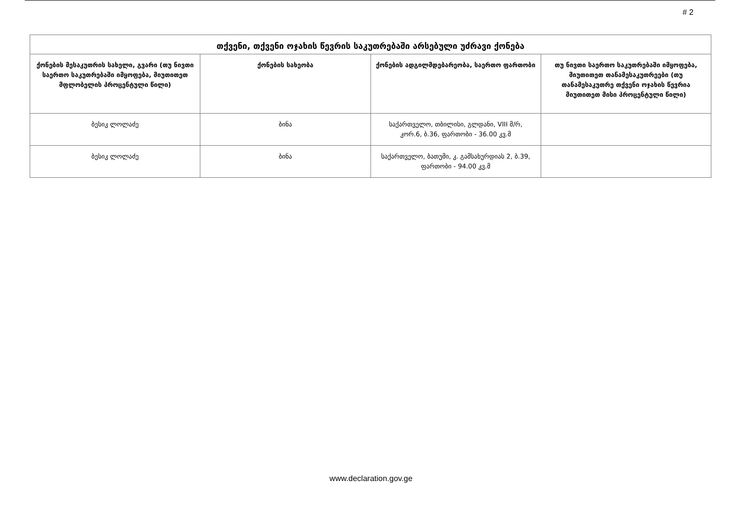# 2
| თქვენი, თქვენი ოჯახის წევრის საკუთრებაში არსებული უძრავი ქონება | | | |
| --- | --- | --- | --- |
| ქონების მესაკუთრის სახელი, გვარი (თუ ნივთი საერთო საკუთრებაში იმყოფება, მიუთითეთ მფლობელის პროცენტული წილი) | ქონების სახეობა | ქონების ადგილმდებარეობა, საერთო ფართობი | თუ ნივთი საერთო საკუთრებაში იმყოფება, მიუთითეთ თანამესაკუთრეები (თუ თანამესაკუთრე თქვენი ოჯახის წევრია მიუთითეთ მისი პროცენტული წილი) |
| ბესიკ ლოლაძე | ბინა | საქართველო, თბილისი, გლდანი, VIII მ/რ, კორ.6, ბ.36, ფართობი - 36.00 კვ.მ | |
| ბესიკ ლოლაძე | ბინა | საქართველო, ბათუმი, კ. გამსახურდიას 2, ბ.39, ფართობი - 94.00 კვ.მ | |
www.declaration.gov.ge